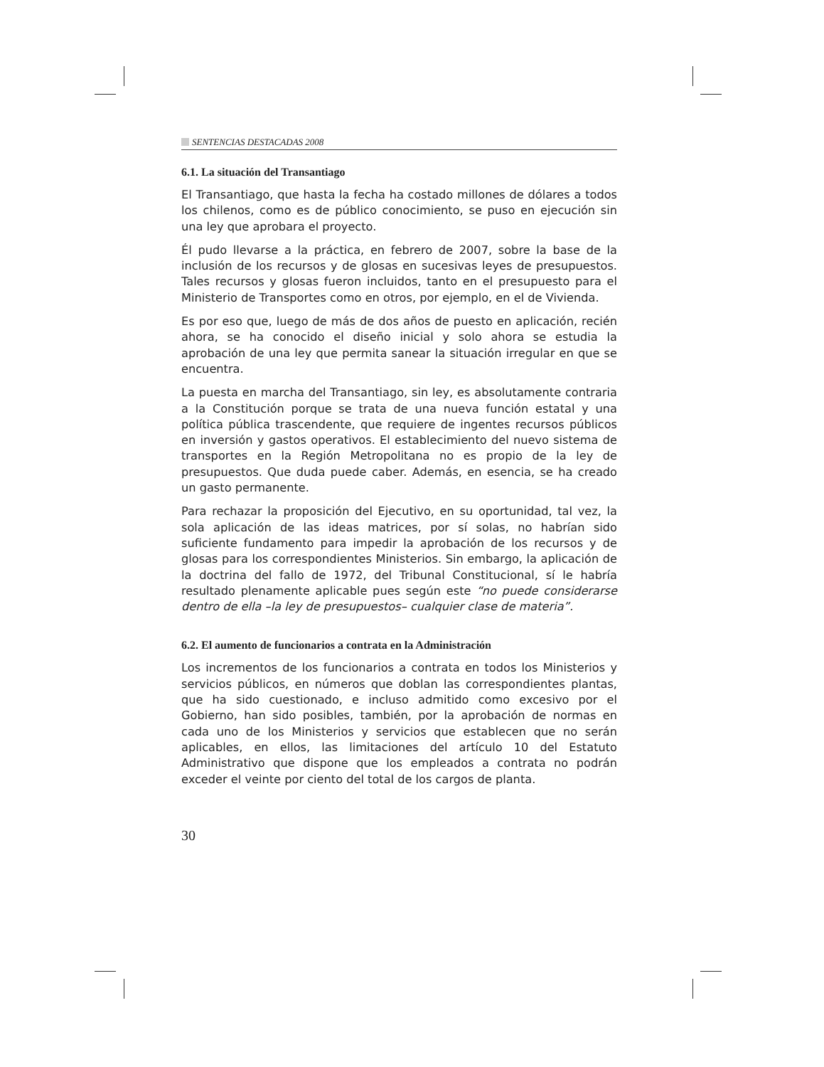SENTENCIAS DESTACADAS 2008
6.1. La situación del Transantiago
El Transantiago, que hasta la fecha ha costado millones de dólares a todos los chilenos, como es de público conocimiento, se puso en ejecución sin una ley que aprobara el proyecto.
Él pudo llevarse a la práctica, en febrero de 2007, sobre la base de la inclusión de los recursos y de glosas en sucesivas leyes de presupuestos. Tales recursos y glosas fueron incluidos, tanto en el presupuesto para el Ministerio de Transportes como en otros, por ejemplo, en el de Vivienda.
Es por eso que, luego de más de dos años de puesto en aplicación, recién ahora, se ha conocido el diseño inicial y solo ahora se estudia la aprobación de una ley que permita sanear la situación irregular en que se encuentra.
La puesta en marcha del Transantiago, sin ley, es absolutamente contraria a la Constitución porque se trata de una nueva función estatal y una política pública trascendente, que requiere de ingentes recursos públicos en inversión y gastos operativos. El establecimiento del nuevo sistema de transportes en la Región Metropolitana no es propio de la ley de presupuestos. Que duda puede caber. Además, en esencia, se ha creado un gasto permanente.
Para rechazar la proposición del Ejecutivo, en su oportunidad, tal vez, la sola aplicación de las ideas matrices, por sí solas, no habrían sido suficiente fundamento para impedir la aprobación de los recursos y de glosas para los correspondientes Ministerios. Sin embargo, la aplicación de la doctrina del fallo de 1972, del Tribunal Constitucional, sí le habría resultado plenamente aplicable pues según este “no puede considerarse dentro de ella –la ley de presupuestos– cualquier clase de materia”.
6.2. El aumento de funcionarios a contrata en la Administración
Los incrementos de los funcionarios a contrata en todos los Ministerios y servicios públicos, en números que doblan las correspondientes plantas, que ha sido cuestionado, e incluso admitido como excesivo por el Gobierno, han sido posibles, también, por la aprobación de normas en cada uno de los Ministerios y servicios que establecen que no serán aplicables, en ellos, las limitaciones del artículo 10 del Estatuto Administrativo que dispone que los empleados a contrata no podrán exceder el veinte por ciento del total de los cargos de planta.
30